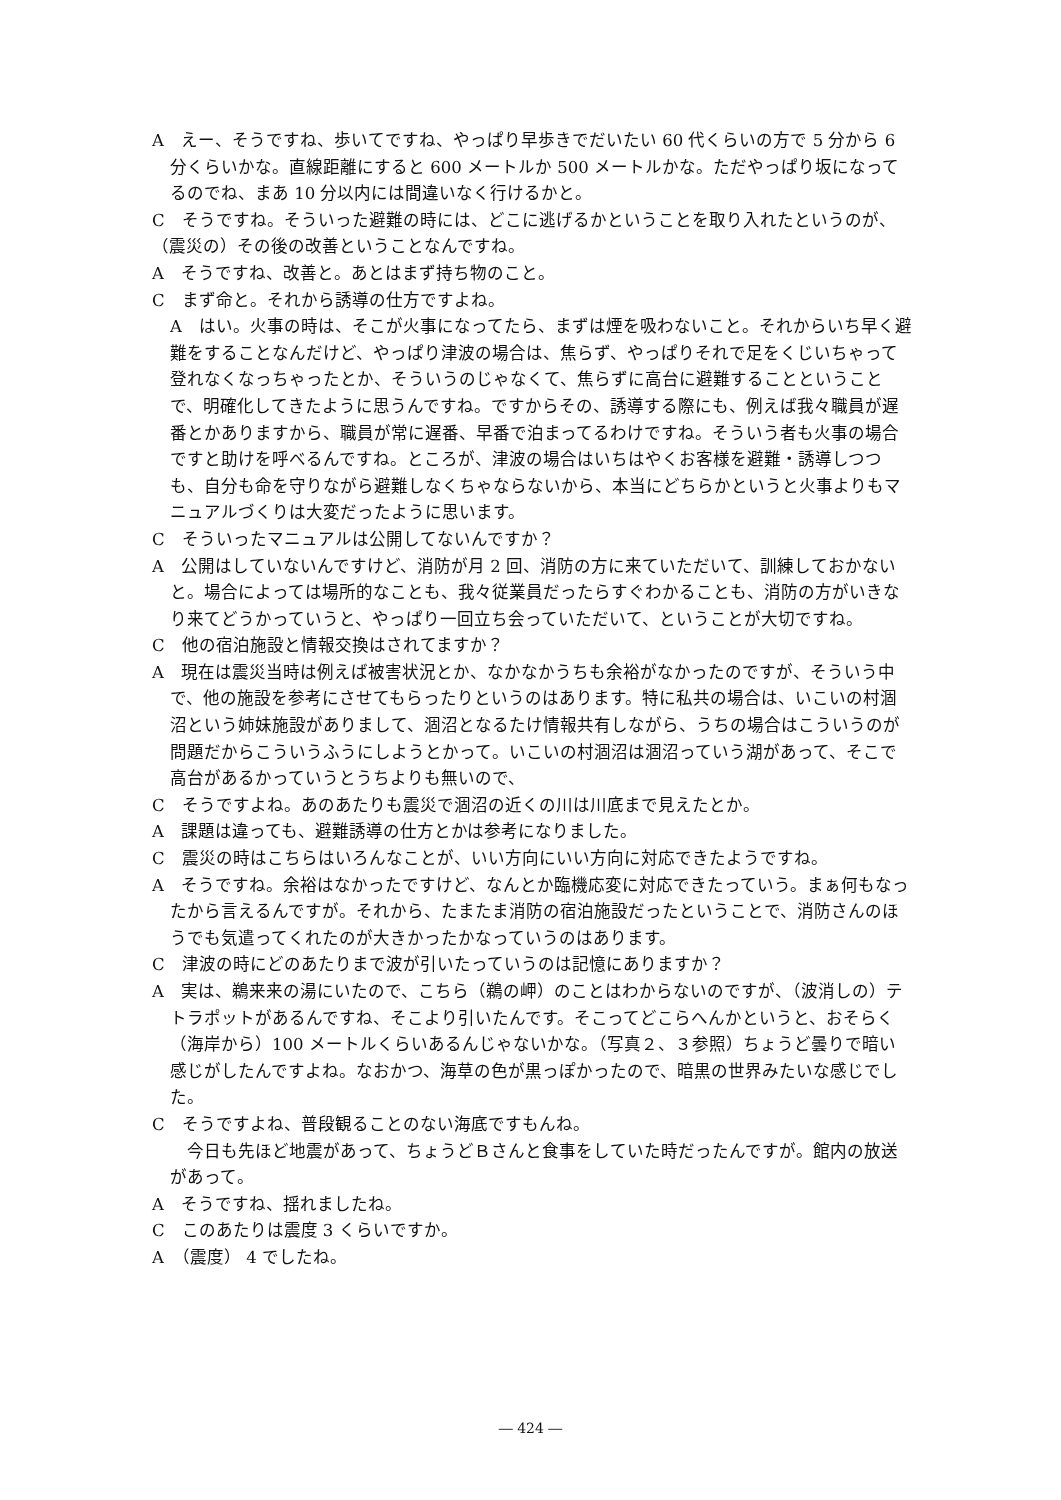A　えー、そうですね、歩いてですね、やっぱり早歩きでだいたい 60 代くらいの方で 5 分から 6 分くらいかな。直線距離にすると 600 メートルか 500 メートルかな。ただやっぱり坂になってるのでね、まあ 10 分以内には間違いなく行けるかと。
C　そうですね。そういった避難の時には、どこに逃げるかということを取り入れたというのが、（震災の）その後の改善ということなんですね。
A　そうですね、改善と。あとはまず持ち物のこと。
C　まず命と。それから誘導の仕方ですよね。
A　はい。火事の時は、そこが火事になってたら、まずは煙を吸わないこと。それからいち早く避難をすることなんだけど、やっぱり津波の場合は、焦らず、やっぱりそれで足をくじいちゃって登れなくなっちゃったとか、そういうのじゃなくて、焦らずに高台に避難することということで、明確化してきたように思うんですね。ですからその、誘導する際にも、例えば我々職員が遅番とかありますから、職員が常に遅番、早番で泊まってるわけですね。そういう者も火事の場合ですと助けを呼べるんですね。ところが、津波の場合はいちはやくお客様を避難・誘導しつつも、自分も命を守りながら避難しなくちゃならないから、本当にどちらかというと火事よりもマニュアルづくりは大変だったように思います。
C　そういったマニュアルは公開してないんですか？
A　公開はしていないんですけど、消防が月 2 回、消防の方に来ていただいて、訓練しておかないと。場合によっては場所的なことも、我々従業員だったらすぐわかることも、消防の方がいきなり来てどうかっていうと、やっぱり一回立ち会っていただいて、ということが大切ですね。
C　他の宿泊施設と情報交換はされてますか？
A　現在は震災当時は例えば被害状況とか、なかなかうちも余裕がなかったのですが、そういう中で、他の施設を参考にさせてもらったりというのはあります。特に私共の場合は、いこいの村涸沼という姉妹施設がありまして、涸沼となるたけ情報共有しながら、うちの場合はこういうのが問題だからこういうふうにしようとかって。いこいの村涸沼は涸沼っていう湖があって、そこで高台があるかっていうとうちよりも無いので、
C　そうですよね。あのあたりも震災で涸沼の近くの川は川底まで見えたとか。
A　課題は違っても、避難誘導の仕方とかは参考になりました。
C　震災の時はこちらはいろんなことが、いい方向にいい方向に対応できたようですね。
A　そうですね。余裕はなかったですけど、なんとか臨機応変に対応できたっていう。まぁ何もなったから言えるんですが。それから、たまたま消防の宿泊施設だったということで、消防さんのほうでも気遣ってくれたのが大きかったかなっていうのはあります。
C　津波の時にどのあたりまで波が引いたっていうのは記憶にありますか？
A　実は、鵜来来の湯にいたので、こちら（鵜の岬）のことはわからないのですが、（波消しの）テトラポットがあるんですね、そこより引いたんです。そこってどこらへんかというと、おそらく（海岸から）100 メートルくらいあるんじゃないかな。（写真２、３参照）ちょうど曇りで暗い感じがしたんですよね。なおかつ、海草の色が黒っぽかったので、暗黒の世界みたいな感じでした。
C　そうですよね、普段観ることのない海底ですもんね。
　今日も先ほど地震があって、ちょうどＢさんと食事をしていた時だったんですが。館内の放送があって。
A　そうですね、揺れましたね。
C　このあたりは震度 3 くらいですか。
A　（震度） 4 でしたね。
― 424 ―